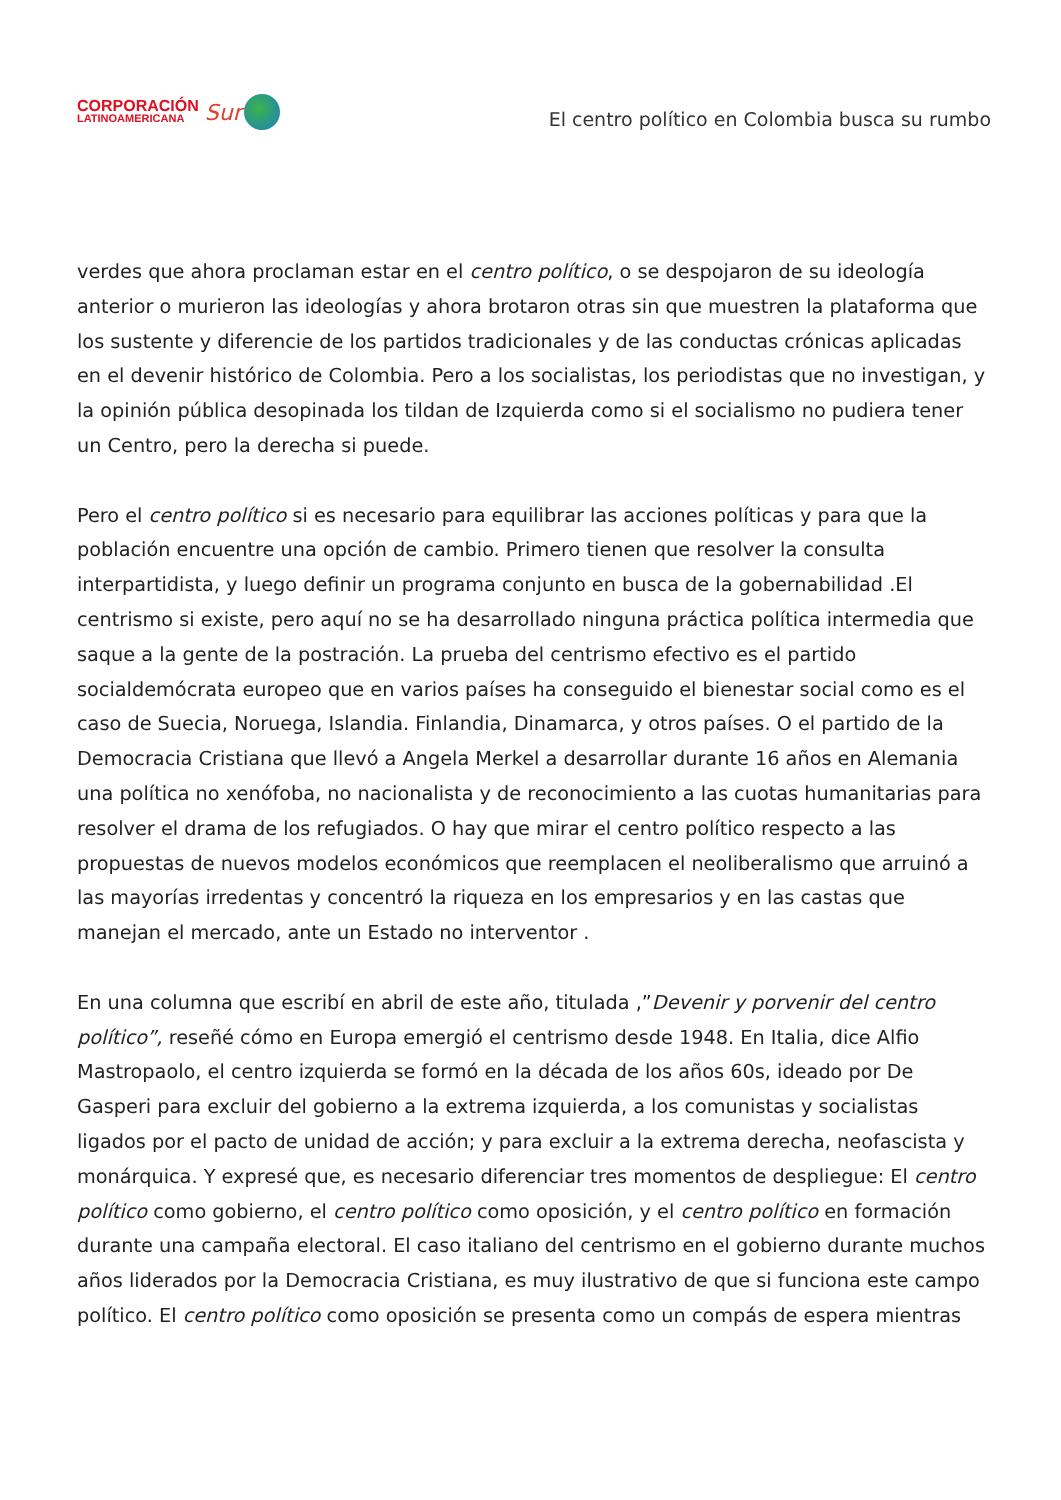CORPORACIÓN
LATINOAMERICANA
Sur
El centro político en Colombia busca su rumbo
verdes que ahora proclaman estar en el centro político, o se despojaron de su ideología anterior o murieron las ideologías y ahora brotaron otras sin que muestren la plataforma que los sustente y diferencie de los partidos tradicionales y de las conductas crónicas aplicadas en el devenir histórico de Colombia. Pero a los socialistas, los periodistas que no investigan, y la opinión pública desopinada los tildan de Izquierda como si el socialismo no pudiera tener un Centro, pero la derecha si puede.
Pero el centro político si es necesario para equilibrar las acciones políticas y para que la población encuentre una opción de cambio. Primero tienen que resolver la consulta interpartidista, y luego definir un programa conjunto en busca de la gobernabilidad .El centrismo si existe, pero aquí no se ha desarrollado ninguna práctica política intermedia que saque a la gente de la postración. La prueba del centrismo efectivo es el partido socialdemócrata europeo que en varios países ha conseguido el bienestar social como es el caso de Suecia, Noruega, Islandia. Finlandia, Dinamarca, y otros países. O el partido de la Democracia Cristiana que llevó a Angela Merkel a desarrollar durante 16 años en Alemania una política no xenófoba, no nacionalista y de reconocimiento a las cuotas humanitarias para resolver el drama de los refugiados. O hay que mirar el centro político respecto a las propuestas de nuevos modelos económicos que reemplacen el neoliberalismo que arruinó a las mayorías irredentas y concentró la riqueza en los empresarios y en las castas que manejan el mercado, ante un Estado no interventor .
En una columna que escribí en abril de este año, titulada ,”Devenir y porvenir del centro político”, reseñé cómo en Europa emergió el centrismo desde 1948. En Italia, dice Alfio Mastropaolo, el centro izquierda se formó en la década de los años 60s, ideado por De Gasperi para excluir del gobierno a la extrema izquierda, a los comunistas y socialistas ligados por el pacto de unidad de acción; y para excluir a la extrema derecha, neofascista y monárquica. Y expresé que, es necesario diferenciar tres momentos de despliegue: El centro político como gobierno, el centro político como oposición, y el centro político en formación durante una campaña electoral. El caso italiano del centrismo en el gobierno durante muchos años liderados por la Democracia Cristiana, es muy ilustrativo de que si funciona este campo político. El centro político como oposición se presenta como un compás de espera mientras